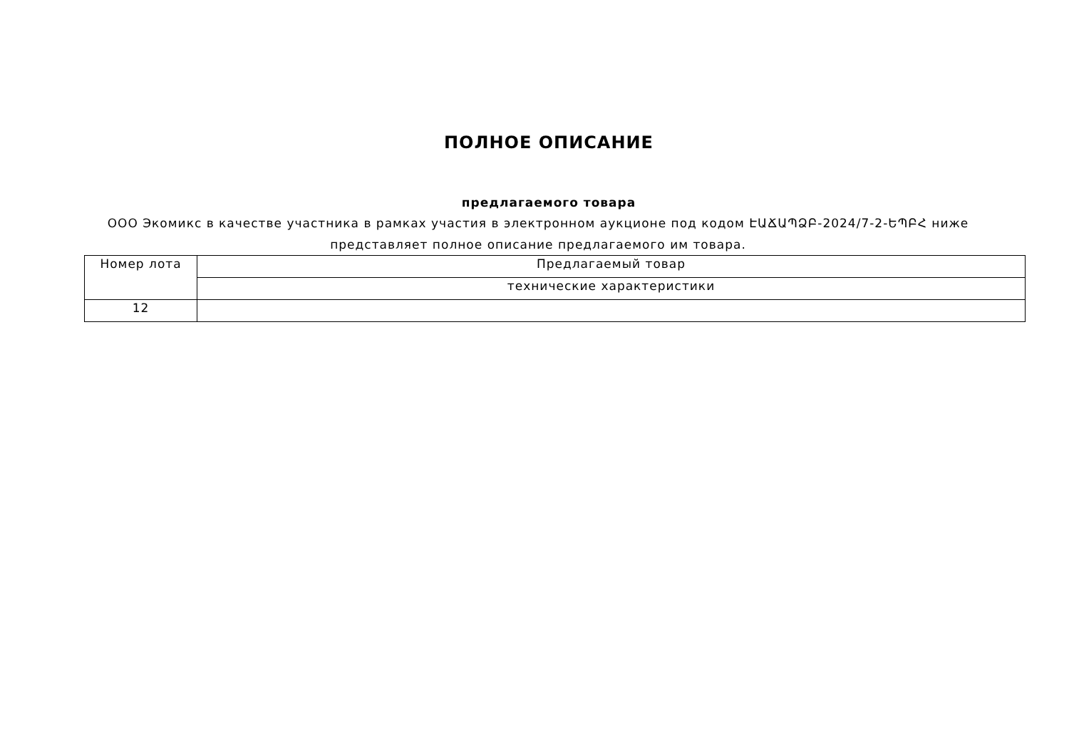ПОЛНОЕ ОПИСАНИЕ
предлагаемого товара
ООО Экомикс в качестве участника в рамках участия в электронном аукционе под кодом ԷԱՃԱՊՁԲ-2024/7-2-ԵՊԲՀ ниже представляет полное описание предлагаемого им товара.
| Номер лота | Предлагаемый товар |
| --- | --- |
| | технические характеристики |
| 12 | |